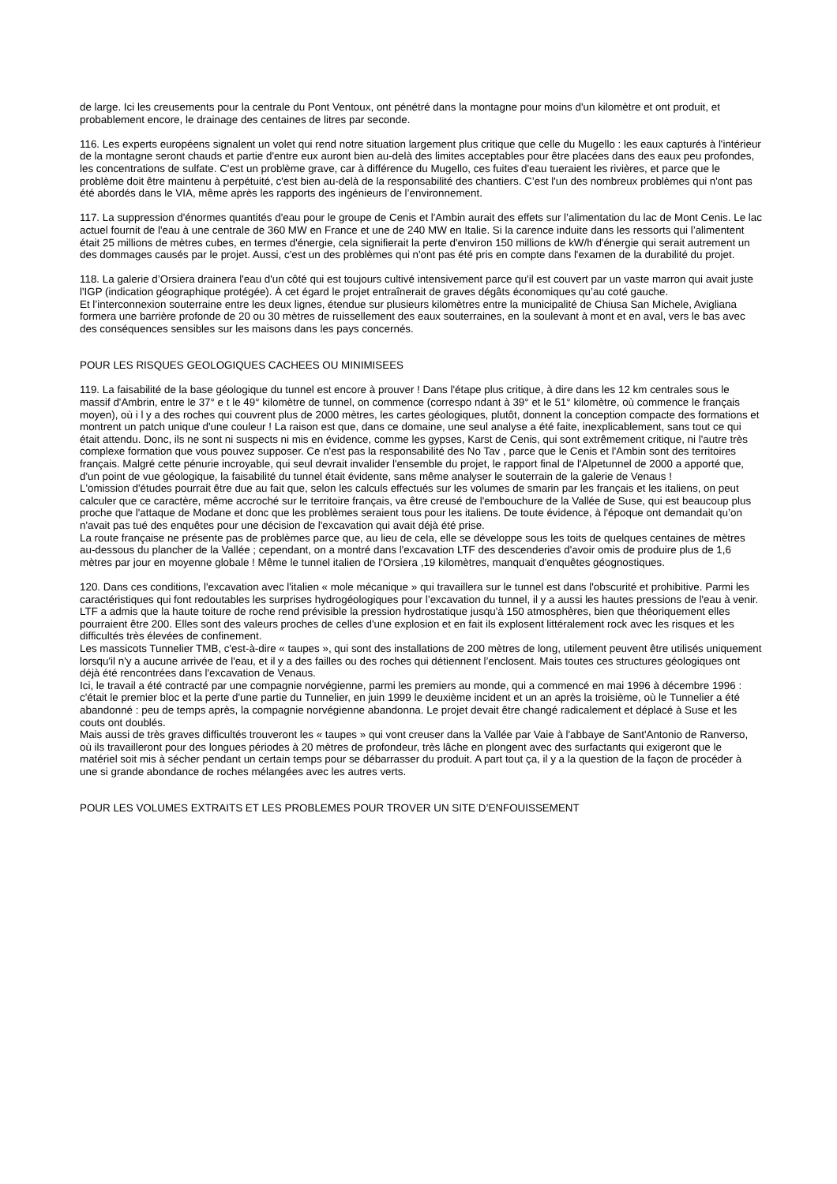de large. Ici les creusements pour la centrale du Pont Ventoux, ont pénétré dans la montagne pour moins d'un kilomètre et ont produit, et probablement encore, le drainage des centaines de litres par seconde.
116. Les experts européens signalent un volet qui rend notre situation largement plus critique que celle du Mugello : les eaux capturés à l'intérieur de la montagne seront chauds et partie d'entre eux auront bien au-delà des limites acceptables pour être placées dans des eaux peu profondes, les concentrations de sulfate. C'est un problème grave, car à différence du Mugello, ces fuites d'eau tueraient les rivières, et parce que le problème doit être maintenu à perpétuité, c'est bien au-delà de la responsabilité des chantiers. C’est l'un des nombreux problèmes qui n'ont pas été abordés dans le VIA, même après les rapports des ingénieurs de l’environnement.
117. La suppression d'énormes quantités d'eau pour le groupe de Cenis et l'Ambin aurait des effets sur l’alimentation du lac de Mont Cenis. Le lac actuel fournit de l'eau à une centrale de 360 MW en France et une de 240 MW en Italie. Si la carence induite dans les ressorts qui l’alimentent était 25 millions de mètres cubes, en termes d'énergie, cela signifierait la perte d'environ 150 millions de kW/h d'énergie qui serait autrement un des dommages causés par le projet. Aussi, c'est un des problèmes qui n'ont pas été pris en compte dans l'examen de la durabilité du projet.
118. La galerie d’Orsiera drainera l'eau d'un côté qui est toujours cultivé intensivement parce qu'il est couvert par un vaste marron qui avait juste l'IGP (indication géographique protégée). À cet égard le projet entraînerait de graves dégâts économiques qu’au coté gauche.
Et l’interconnexion souterraine entre les deux lignes, étendue sur plusieurs kilomètres entre la municipalité de Chiusa San Michele, Avigliana formera une barrière profonde de 20 ou 30 mètres de ruissellement des eaux souterraines, en la soulevant à mont et en aval, vers le bas avec des conséquences sensibles sur les maisons dans les pays concernés.
POUR LES RISQUES GEOLOGIQUES CACHEES OU MINIMISEES
119. La faisabilité de la base géologique du tunnel est encore à prouver ! Dans l'étape plus critique, à dire dans les 12 km centrales sous le massif d'Ambrin, entre le 37° e t le 49° kilomètre de tunnel, on commence (correspo ndant à 39° et le 51° kilomètre, où commence le français moyen), où i l y a des roches qui couvrent plus de 2000 mètres, les cartes géologiques, plutôt, donnent la conception compacte des formations et montrent un patch unique d'une couleur ! La raison est que, dans ce domaine, une seul analyse a été faite, inexplicablement, sans tout ce qui était attendu. Donc, ils ne sont ni suspects ni mis en évidence, comme les gypses, Karst de Cenis, qui sont extrêmement critique, ni l'autre très complexe formation que vous pouvez supposer. Ce n'est pas la responsabilité des No Tav , parce que le Cenis et l'Ambin sont des territoires français. Malgré cette pénurie incroyable, qui seul devrait invalider l'ensemble du projet, le rapport final de l'Alpetunnel de 2000 a apporté que, d'un point de vue géologique, la faisabilité du tunnel était évidente, sans même analyser le souterrain de la galerie de Venaus !
L'omission d'études pourrait être due au fait que, selon les calculs effectués sur les volumes de smarin par les français et les italiens, on peut calculer que ce caractère, même accroché sur le territoire français, va être creusé de l'embouchure de la Vallée de Suse, qui est beaucoup plus proche que l'attaque de Modane et donc que les problèmes seraient tous pour les italiens. De toute évidence, à l'époque ont demandait qu’on n'avait pas tué des enquêtes pour une décision de l'excavation qui avait déjà été prise.
La route française ne présente pas de problèmes parce que, au lieu de cela, elle se développe sous les toits de quelques centaines de mètres au-dessous du plancher de la Vallée ; cependant, on a montré dans l'excavation LTF des descenderies d'avoir omis de produire plus de 1,6 mètres par jour en moyenne globale ! Même le tunnel italien de l’Orsiera ,19 kilomètres, manquait d'enquêtes géognostiques.
120. Dans ces conditions, l'excavation avec l'italien « mole mécanique » qui travaillera sur le tunnel est dans l'obscurité et prohibitive. Parmi les caractéristiques qui font redoutables les surprises hydrogéologiques pour l’excavation du tunnel, il y a aussi les hautes pressions de l'eau à venir. LTF a admis que la haute toiture de roche rend prévisible la pression hydrostatique jusqu'à 150 atmosphères, bien que théoriquement elles pourraient être 200. Elles sont des valeurs proches de celles d'une explosion et en fait ils explosent littéralement rock avec les risques et les difficultés très élevées de confinement.
Les massicots Tunnelier TMB, c'est-à-dire « taupes », qui sont des installations de 200 mètres de long, utilement peuvent être utilisés uniquement lorsqu'il n'y a aucune arrivée de l'eau, et il y a des failles ou des roches qui détiennent l’enclosent. Mais toutes ces structures géologiques ont déjà été rencontrées dans l'excavation de Venaus.
Ici, le travail a été contracté par une compagnie norvégienne, parmi les premiers au monde, qui a commencé en mai 1996 à décembre 1996 : c'était le premier bloc et la perte d'une partie du Tunnelier, en juin 1999 le deuxième incident et un an après la troisième, où le Tunnelier a été abandonné : peu de temps après, la compagnie norvégienne abandonna. Le projet devait être changé radicalement et déplacé à Suse et les couts ont doublés.
Mais aussi de très graves difficultés trouveront les « taupes » qui vont creuser dans la Vallée par Vaie à l'abbaye de Sant'Antonio de Ranverso, où ils travailleront pour des longues périodes à 20 mètres de profondeur, très lâche en plongent avec des surfactants qui exigeront que le matériel soit mis à sécher pendant un certain temps pour se débarrasser du produit. A part tout ça, il y a la question de la façon de procéder à une si grande abondance de roches mélangées avec les autres verts.
POUR LES VOLUMES EXTRAITS ET LES PROBLEMES POUR TROVER UN SITE D’ENFOUISSEMENT